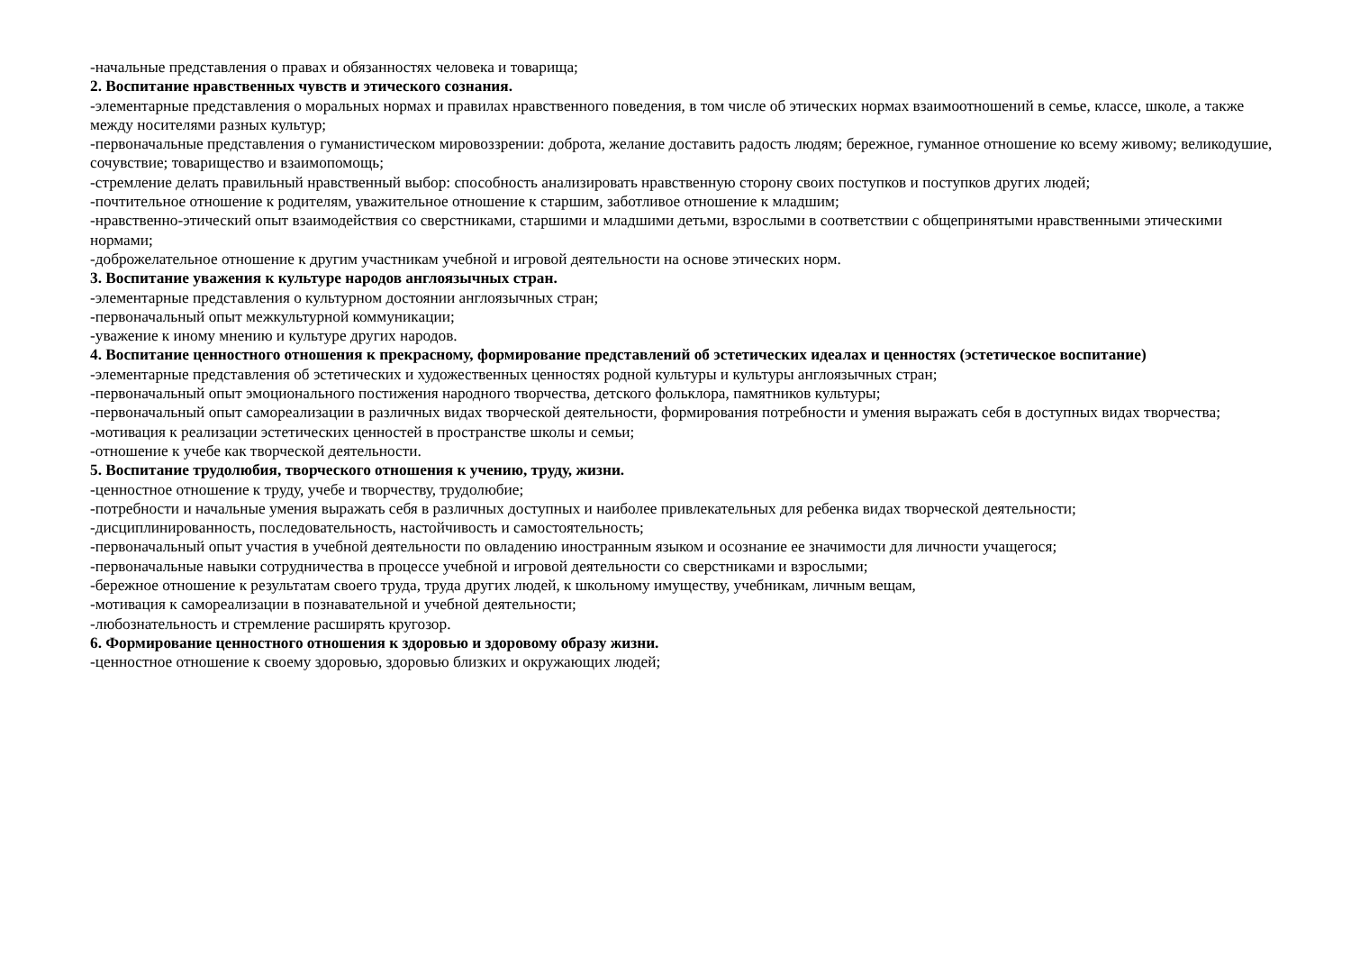-начальные представления о правах и обязанностях человека и товарища;
2. Воспитание нравственных чувств и этического сознания.
-элементарные представления о моральных нормах и правилах нравственного поведения, в том числе об этических нормах взаимоотношений в семье, классе, школе, а также между носителями разных культур;
-первоначальные представления о гуманистическом мировоззрении: доброта, желание доставить радость людям; бережное, гуманное отношение ко всему живому; великодушие, сочувствие; товарищество и взаимопомощь;
-стремление делать правильный нравственный выбор: способность анализировать нравственную сторону своих поступков и поступков других людей;
-почтительное отношение к родителям, уважительное отношение к старшим, заботливое отношение к младшим;
-нравственно-этический опыт взаимодействия со сверстниками, старшими и младшими детьми, взрослыми в соответствии с общепринятыми нравственными этическими нормами;
-доброжелательное отношение к другим участникам учебной и игровой деятельности на основе этических норм.
3. Воспитание уважения к культуре народов англоязычных стран.
-элементарные представления о культурном достоянии англоязычных стран;
-первоначальный опыт межкультурной коммуникации;
-уважение к иному мнению и культуре других народов.
4. Воспитание ценностного отношения к прекрасному, формирование представлений об эстетических идеалах и ценностях (эстетическое воспитание)
-элементарные представления об эстетических и художественных ценностях родной культуры и культуры англоязычных стран;
-первоначальный опыт эмоционального постижения народного творчества, детского фольклора, памятников культуры;
-первоначальный опыт самореализации в различных видах творческой деятельности, формирования потребности и умения выражать себя в доступных видах творчества;
-мотивация к реализации эстетических ценностей в пространстве школы и семьи;
-отношение к учебе как творческой деятельности.
5. Воспитание трудолюбия, творческого отношения к учению, труду, жизни.
-ценностное отношение к труду, учебе и творчеству, трудолюбие;
-потребности и начальные умения выражать себя в различных доступных и наиболее привлекательных для ребенка видах творческой деятельности;
-дисциплинированность, последовательность, настойчивость и самостоятельность;
-первоначальный опыт участия в учебной деятельности по овладению иностранным языком и осознание ее значимости для личности учащегося;
-первоначальные навыки сотрудничества в процессе учебной и игровой деятельности со сверстниками и взрослыми;
-бережное отношение к результатам своего труда, труда других людей, к школьному имуществу, учебникам, личным вещам,
-мотивация к самореализации в познавательной и учебной деятельности;
-любознательность и стремление расширять кругозор.
6. Формирование ценностного отношения к здоровью и здоровому образу жизни.
-ценностное отношение к своему здоровью, здоровью близких и окружающих людей;